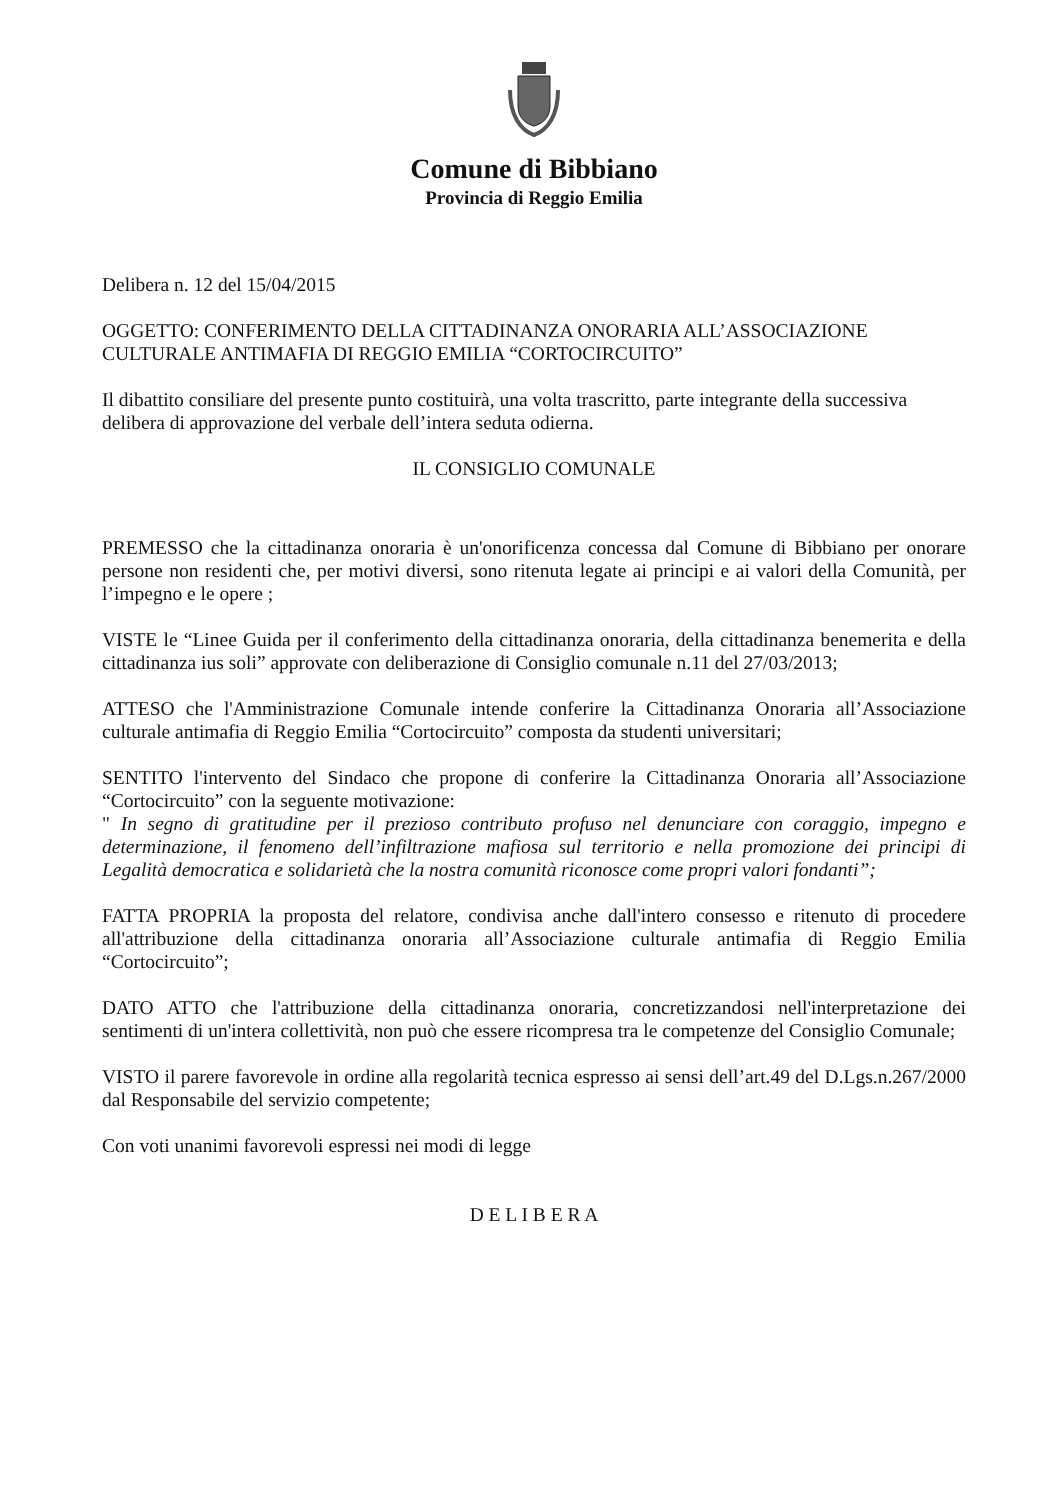Comune di Bibbiano
Provincia di Reggio Emilia
Delibera n. 12 del 15/04/2015
OGGETTO: CONFERIMENTO DELLA CITTADINANZA ONORARIA ALL’ASSOCIAZIONE CULTURALE ANTIMAFIA DI REGGIO EMILIA “CORTOCIRCUITO”
Il dibattito consiliare del presente punto costituirà, una volta trascritto, parte integrante della successiva delibera di approvazione del verbale dell’intera seduta odierna.
IL CONSIGLIO COMUNALE
PREMESSO che la cittadinanza onoraria è un'onorificenza concessa dal Comune di Bibbiano per onorare persone non residenti che, per motivi diversi, sono ritenuta legate ai principi e ai valori della Comunità, per l’impegno e le opere ;
VISTE le “Linee Guida per il conferimento della cittadinanza onoraria, della cittadinanza benemerita e della cittadinanza ius soli” approvate con deliberazione di Consiglio comunale n.11 del 27/03/2013;
ATTESO che l'Amministrazione Comunale intende conferire la Cittadinanza Onoraria all’Associazione culturale antimafia di Reggio Emilia “Cortocircuito” composta da studenti universitari;
SENTITO l'intervento del Sindaco che propone di conferire la Cittadinanza Onoraria all’Associazione “Cortocircuito” con la seguente motivazione:
" In segno di gratitudine per il prezioso contributo profuso nel denunciare con coraggio, impegno e determinazione, il fenomeno dell’infiltrazione mafiosa sul territorio e nella promozione dei principi di Legalità democratica e solidarietà che la nostra comunità riconosce come propri valori fondanti”;
FATTA PROPRIA la proposta del relatore, condivisa anche dall'intero consesso e ritenuto di procedere all'attribuzione della cittadinanza onoraria all’Associazione culturale antimafia di Reggio Emilia “Cortocircuito”;
DATO ATTO che l'attribuzione della cittadinanza onoraria, concretizzandosi nell'interpretazione dei sentimenti di un'intera collettività, non può che essere ricompresa tra le competenze del Consiglio Comunale;
VISTO il parere favorevole in ordine alla regolarità tecnica espresso ai sensi dell’art.49 del D.Lgs.n.267/2000 dal Responsabile del servizio competente;
Con voti unanimi favorevoli espressi nei modi di legge
D E L I B E R A